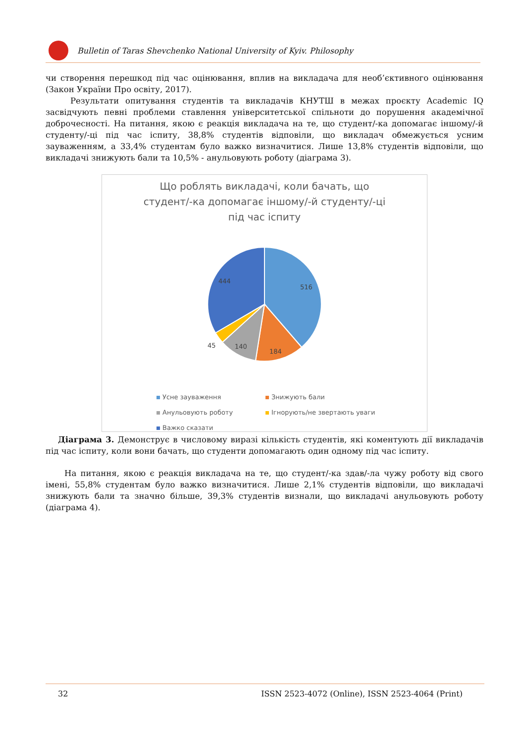Bulletin of Taras Shevchenko National University of Kyiv. Philosophy
чи створення перешкод під час оцінювання, вплив на викладача для необ’єктивного оцінювання (Закон України Про освіту, 2017).
Результати опитування студентів та викладачів КНУТШ в межах проєкту Academic IQ засвідчують певні проблеми ставлення університетської спільноти до порушення академічної доброчесності. На питання, якою є реакція викладача на те, що студент/-ка допомагає іншому/-й студенту/-ці під час іспиту, 38,8% студентів відповіли, що викладач обмежується усним зауваженням, а 33,4% студентам було важко визначитися. Лише 13,8% студентів відповіли, що викладачі знижують бали та 10,5% - анульовують роботу (діаграма 3).
Що роблять викладачі, коли бачать, що
студент/-ка допомагає іншому/-й студенту/-ці
під час іспиту
516
184
140
45
444
Усне зауваження Знижують бали Анульовують роботу Ігнорують/не звертають уваги Важко сказати
Діаграма 3. Демонструє в числовому виразі кількість студентів, які коментують дії викладачів під час іспиту, коли вони бачать, що студенти допомагають один одному під час іспиту.
На питання, якою є реакція викладача на те, що студент/-ка здав/-ла чужу роботу від свого імені, 55,8% студентам було важко визначитися. Лише 2,1% студентів відповіли, що викладачі знижують бали та значно більше, 39,3% студентів визнали, що викладачі анульовують роботу (діаграма 4).
32 ISSN 2523-4072 (Online), ISSN 2523-4064 (Print)